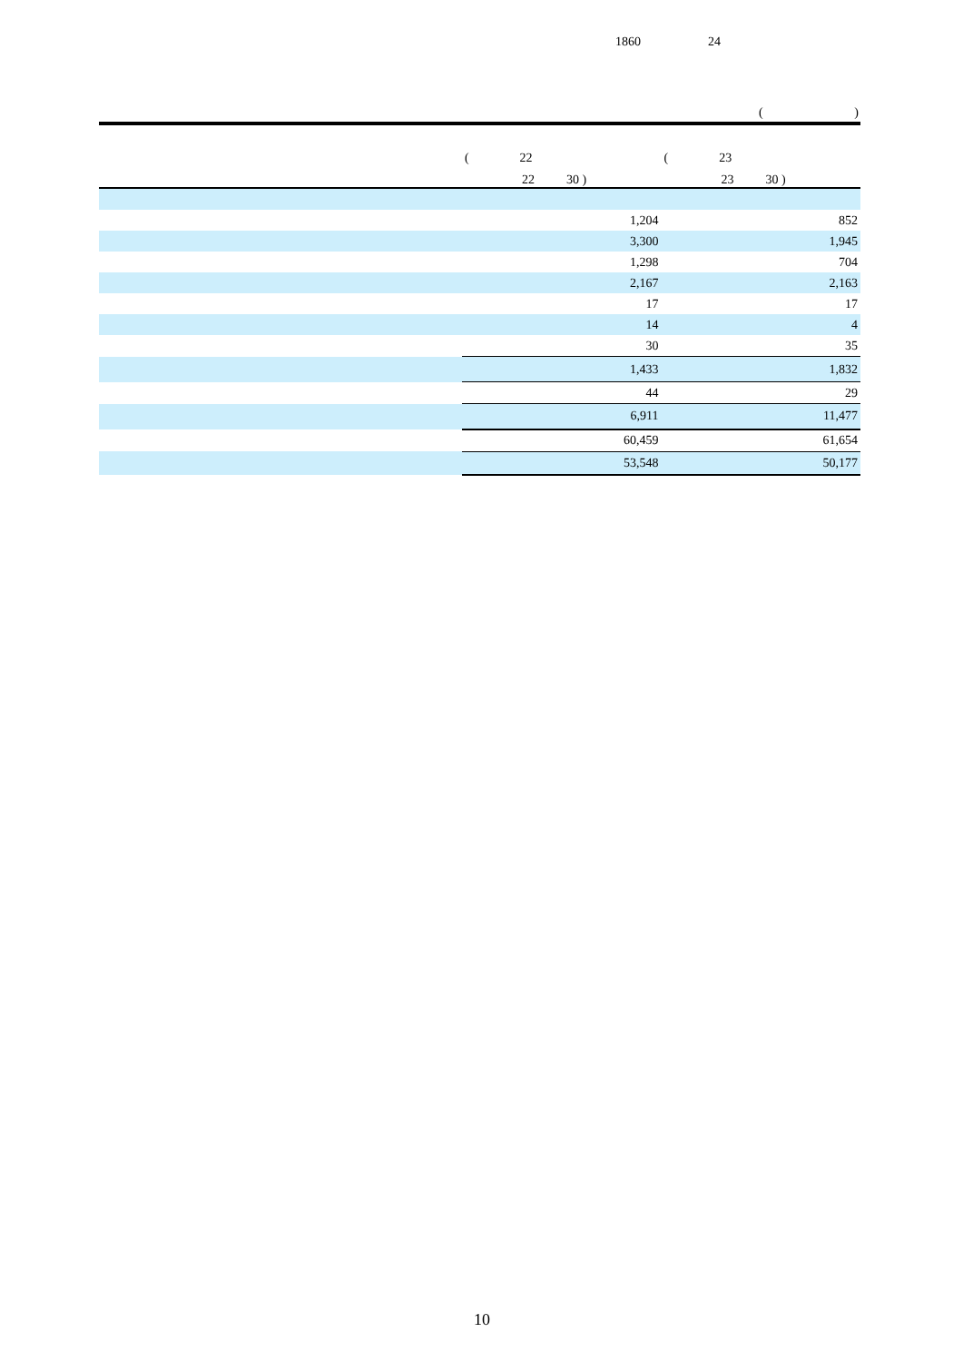1860 24
( )
| | ( 22 | ( 23 |
| --- | --- | --- |
| | 22 30 ) | 23 30 ) |
| | 1,204 | 852 |
| | 3,300 | 1,945 |
| | 1,298 | 704 |
| | 2,167 | 2,163 |
| | 17 | 17 |
| | 14 | 4 |
| | 30 | 35 |
| | 1,433 | 1,832 |
| | 44 | 29 |
| | 6,911 | 11,477 |
| | 60,459 | 61,654 |
| | 53,548 | 50,177 |
10